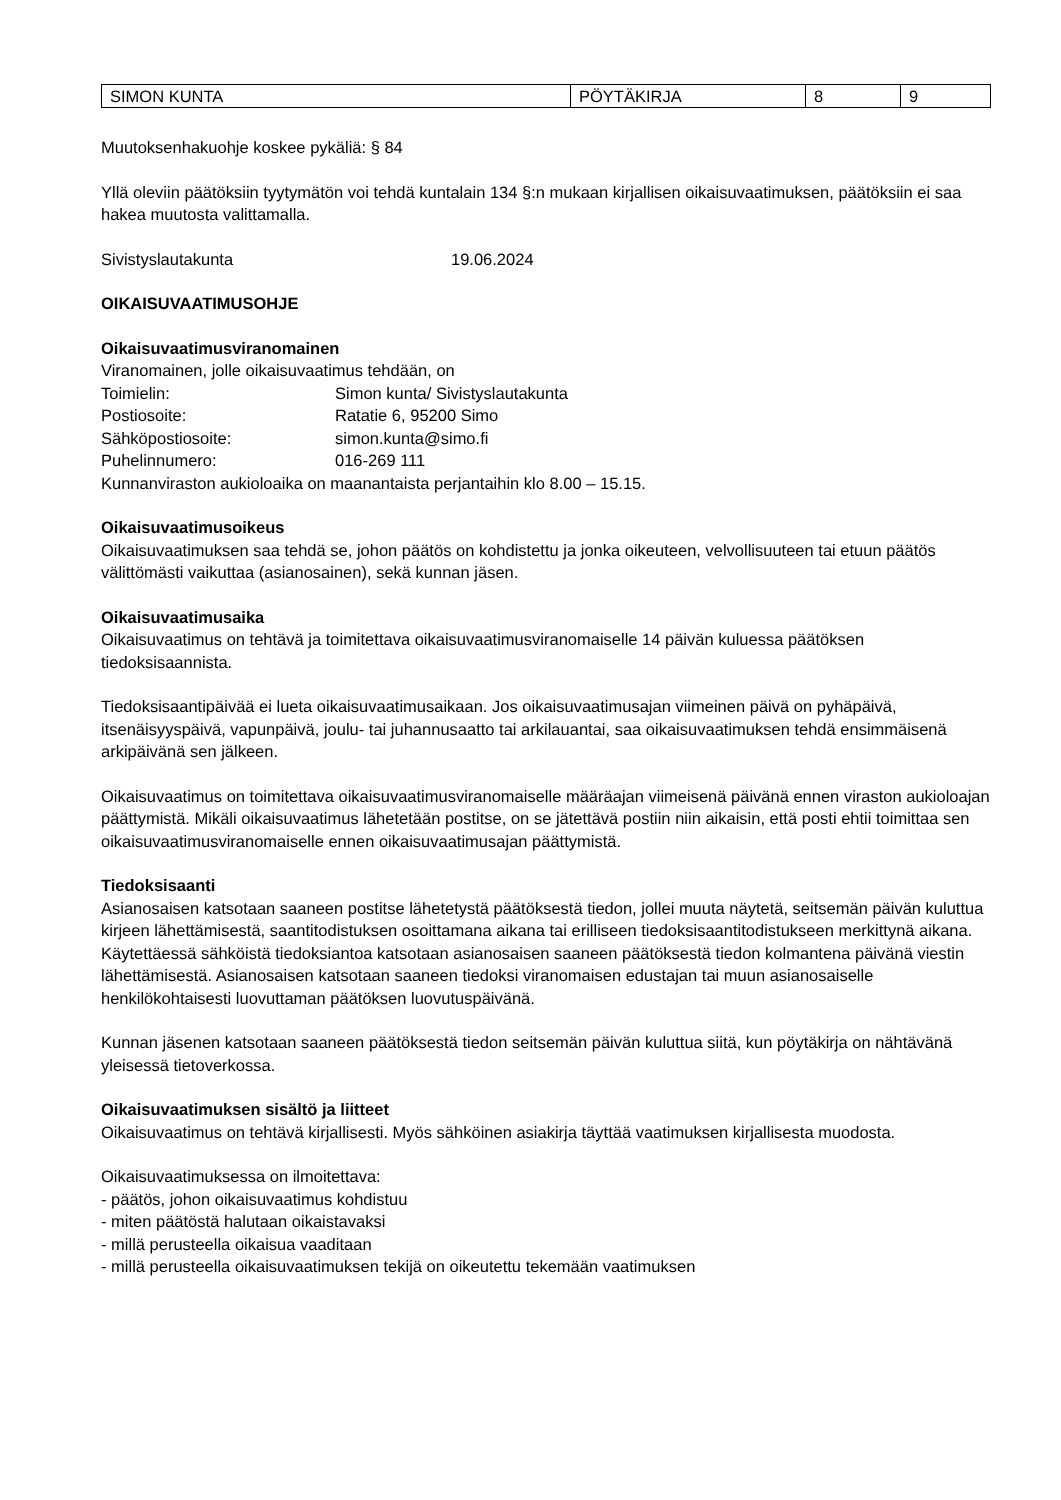| SIMON KUNTA | PÖYTÄKIRJA | 8 | 9 |
Muutoksenhakuohje koskee pykäliä: § 84
Yllä oleviin päätöksiin tyytymätön voi tehdä kuntalain 134 §:n mukaan kirjallisen oikaisuvaatimuksen, päätöksiin ei saa hakea muutosta valittamalla.
Sivistyslautakunta 19.06.2024
OIKAISUVAATIMUSOHJE
Oikaisuvaatimusviranomainen
Viranomainen, jolle oikaisuvaatimus tehdään, on
Toimielin: Simon kunta/ Sivistyslautakunta
Postiosoite: Ratatie 6, 95200 Simo
Sähköpostiosoite: simon.kunta@simo.fi
Puhelinnumero: 016-269 111
Kunnanviraston aukioloaika on maanantaista perjantaihin klo 8.00 – 15.15.
Oikaisuvaatimusoikeus
Oikaisuvaatimuksen saa tehdä se, johon päätös on kohdistettu ja jonka oikeuteen, velvollisuuteen tai etuun päätös välittömästi vaikuttaa (asianosainen), sekä kunnan jäsen.
Oikaisuvaatimusaika
Oikaisuvaatimus on tehtävä ja toimitettava oikaisuvaatimusviranomaiselle 14 päivän kuluessa päätöksen tiedoksisaannista.
Tiedoksisaantipäivää ei lueta oikaisuvaatimusaikaan. Jos oikaisuvaatimusajan viimeinen päivä on pyhäpäivä, itsenäisyyspäivä, vapunpäivä, joulu- tai juhannusaatto tai arkilauantai, saa oikaisuvaatimuksen tehdä ensimmäisenä arkipäivänä sen jälkeen.
Oikaisuvaatimus on toimitettava oikaisuvaatimusviranomaiselle määräajan viimeisenä päivänä ennen viraston aukioloajan päättymistä. Mikäli oikaisuvaatimus lähetetään postitse, on se jätettävä postiin niin aikaisin, että posti ehtii toimittaa sen oikaisuvaatimusviranomaiselle ennen oikaisuvaatimusajan päättymistä.
Tiedoksisaanti
Asianosaisen katsotaan saaneen postitse lähetetystä päätöksestä tiedon, jollei muuta näytetä, seitsemän päivän kuluttua kirjeen lähettämisestä, saantitodistuksen osoittamana aikana tai erilliseen tiedoksisaantitodistukseen merkittynä aikana. Käytettäessä sähköistä tiedoksiantoa katsotaan asianosaisen saaneen päätöksestä tiedon kolmantena päivänä viestin lähettämisestä. Asianosaisen katsotaan saaneen tiedoksi viranomaisen edustajan tai muun asianosaiselle henkilökohtaisesti luovuttaman päätöksen luovutuspäivänä.
Kunnan jäsenen katsotaan saaneen päätöksestä tiedon seitsemän päivän kuluttua siitä, kun pöytäkirja on nähtävänä yleisessä tietoverkossa.
Oikaisuvaatimuksen sisältö ja liitteet
Oikaisuvaatimus on tehtävä kirjallisesti. Myös sähköinen asiakirja täyttää vaatimuksen kirjallisesta muodosta.
Oikaisuvaatimuksessa on ilmoitettava:
- päätös, johon oikaisuvaatimus kohdistuu
- miten päätöstä halutaan oikaistavaksi
- millä perusteella oikaisua vaaditaan
- millä perusteella oikaisuvaatimuksen tekijä on oikeutettu tekemään vaatimuksen